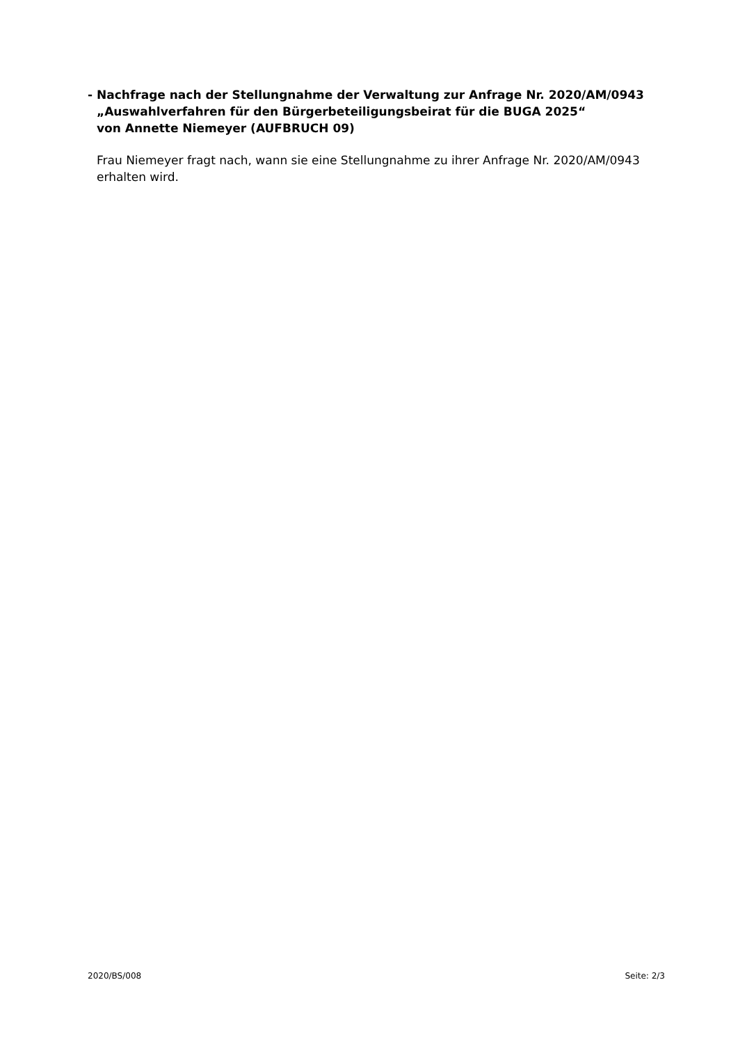- Nachfrage nach der Stellungnahme der Verwaltung zur Anfrage Nr. 2020/AM/0943
„Auswahlverfahren für den Bürgerbeteiligungsbeirat für die BUGA 2025“
von Annette Niemeyer (AUFBRUCH 09)
Frau Niemeyer fragt nach, wann sie eine Stellungnahme zu ihrer Anfrage Nr. 2020/AM/0943 erhalten wird.
2020/BS/008 Seite: 2/3